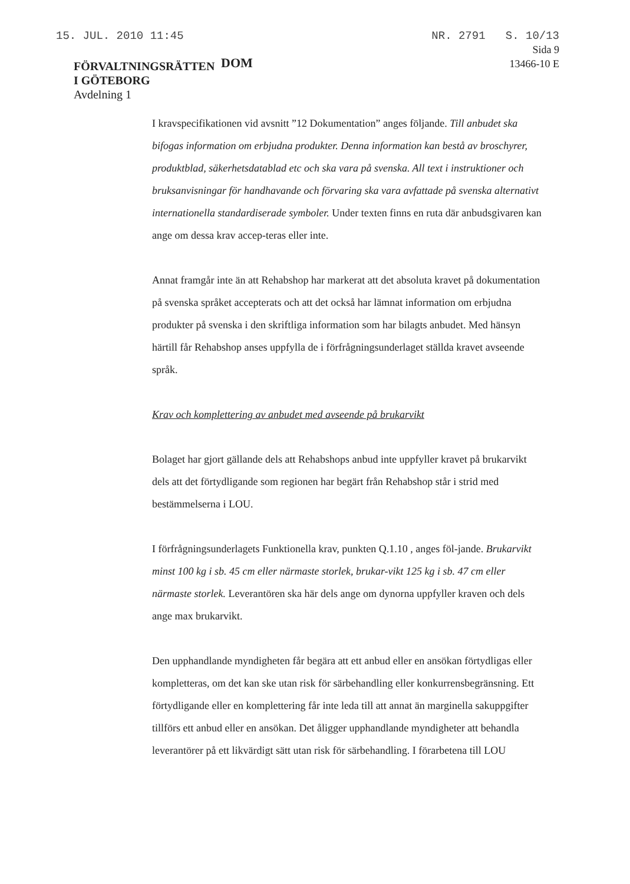15. JUL. 2010 11:45 NR. 2791 S. 10/13
FÖRVALTNINGSRÄTTEN
I GÖTEBORG
Avdelning 1
DOM
Sida 9
13466-10 E
I kravspecifikationen vid avsnitt ”12 Dokumentation” anges följande. Till anbudet ska bifogas information om erbjudna produkter. Denna information kan bestå av broschyrer, produktblad, säkerhetsdatablad etc och ska vara på svenska. All text i instruktioner och bruksanvisningar för handhavande och förvaring ska vara avfattade på svenska alternativt internationella standardiserade symboler. Under texten finns en ruta där anbudsgivaren kan ange om dessa krav accep-teras eller inte.
Annat framgår inte än att Rehabshop har markerat att det absoluta kravet på dokumentation på svenska språket accepterats och att det också har lämnat information om erbjudna produkter på svenska i den skriftliga information som har bilagts anbudet. Med hänsyn härtill får Rehabshop anses uppfylla de i förfrågningsunderlaget ställda kravet avseende språk.
Krav och komplettering av anbudet med avseende på brukarvikt
Bolaget har gjort gällande dels att Rehabshops anbud inte uppfyller kravet på brukarvikt dels att det förtydligande som regionen har begärt från Rehabshop står i strid med bestämmelserna i LOU.
I förfrågningsunderlagets Funktionella krav, punkten Q.1.10 , anges föl-jande. Brukarvikt minst 100 kg i sb. 45 cm eller närmaste storlek, brukar-vikt 125 kg i sb. 47 cm eller närmaste storlek. Leverantören ska här dels ange om dynorna uppfyller kraven och dels ange max brukarvikt.
Den upphandlande myndigheten får begära att ett anbud eller en ansökan förtydligas eller kompletteras, om det kan ske utan risk för särbehandling eller konkurrensbegränsning. Ett förtydligande eller en komplettering får inte leda till att annat än marginella sakuppgifter tillförs ett anbud eller en ansökan. Det åligger upphandlande myndigheter att behandla leverantörer på ett likvärdigt sätt utan risk för särbehandling. I förarbetena till LOU